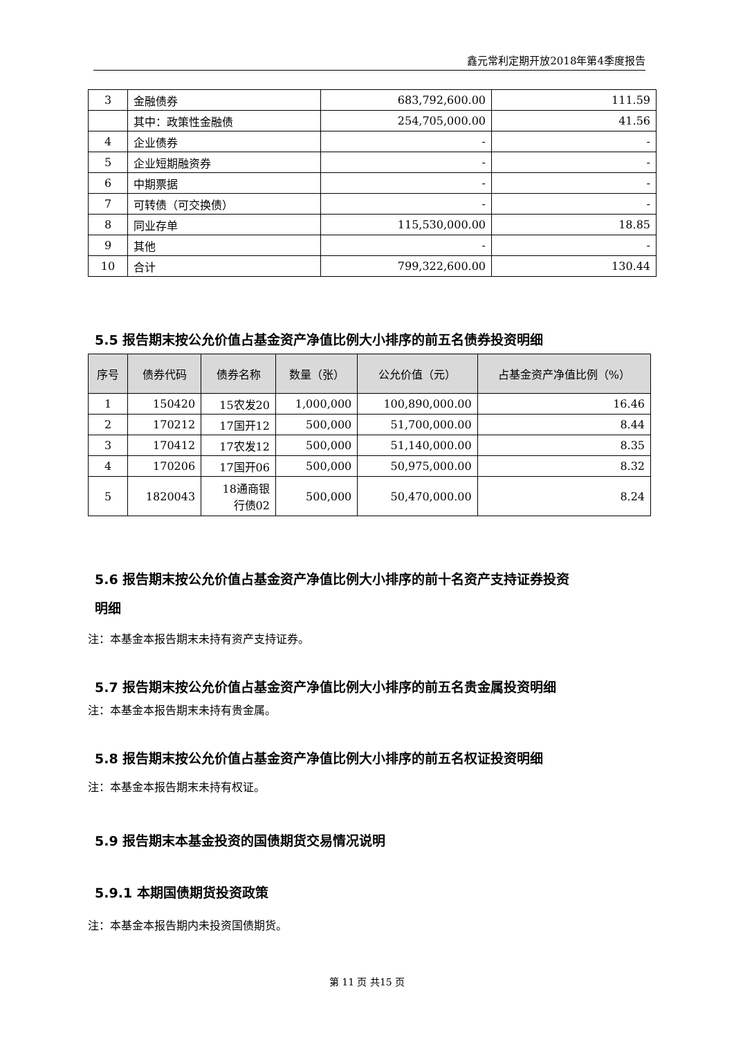鑫元常利定期开放2018年第4季度报告
| 3 | 金融债券 | 683,792,600.00 | 111.59 |
| | 其中：政策性金融债 | 254,705,000.00 | 41.56 |
| 4 | 企业债券 | - | - |
| 5 | 企业短期融资券 | - | - |
| 6 | 中期票据 | - | - |
| 7 | 可转债（可交换债） | - | - |
| 8 | 同业存单 | 115,530,000.00 | 18.85 |
| 9 | 其他 | - | - |
| 10 | 合计 | 799,322,600.00 | 130.44 |
5.5 报告期末按公允价值占基金资产净值比例大小排序的前五名债券投资明细
| 序号 | 债券代码 | 债券名称 | 数量（张） | 公允价值（元） | 占基金资产净值比例（%） |
| --- | --- | --- | --- | --- | --- |
| 1 | 150420 | 15农发20 | 1,000,000 | 100,890,000.00 | 16.46 |
| 2 | 170212 | 17国开12 | 500,000 | 51,700,000.00 | 8.44 |
| 3 | 170412 | 17农发12 | 500,000 | 51,140,000.00 | 8.35 |
| 4 | 170206 | 17国开06 | 500,000 | 50,975,000.00 | 8.32 |
| 5 | 1820043 | 18通商银 行债02 | 500,000 | 50,470,000.00 | 8.24 |
5.6 报告期末按公允价值占基金资产净值比例大小排序的前十名资产支持证券投资
明细
注：本基金本报告期末未持有资产支持证券。
5.7 报告期末按公允价值占基金资产净值比例大小排序的前五名贵金属投资明细
注：本基金本报告期末未持有贵金属。
5.8 报告期末按公允价值占基金资产净值比例大小排序的前五名权证投资明细
注：本基金本报告期末未持有权证。
5.9 报告期末本基金投资的国债期货交易情况说明
5.9.1 本期国债期货投资政策
注：本基金本报告期内未投资国债期货。
第 11 页 共15 页